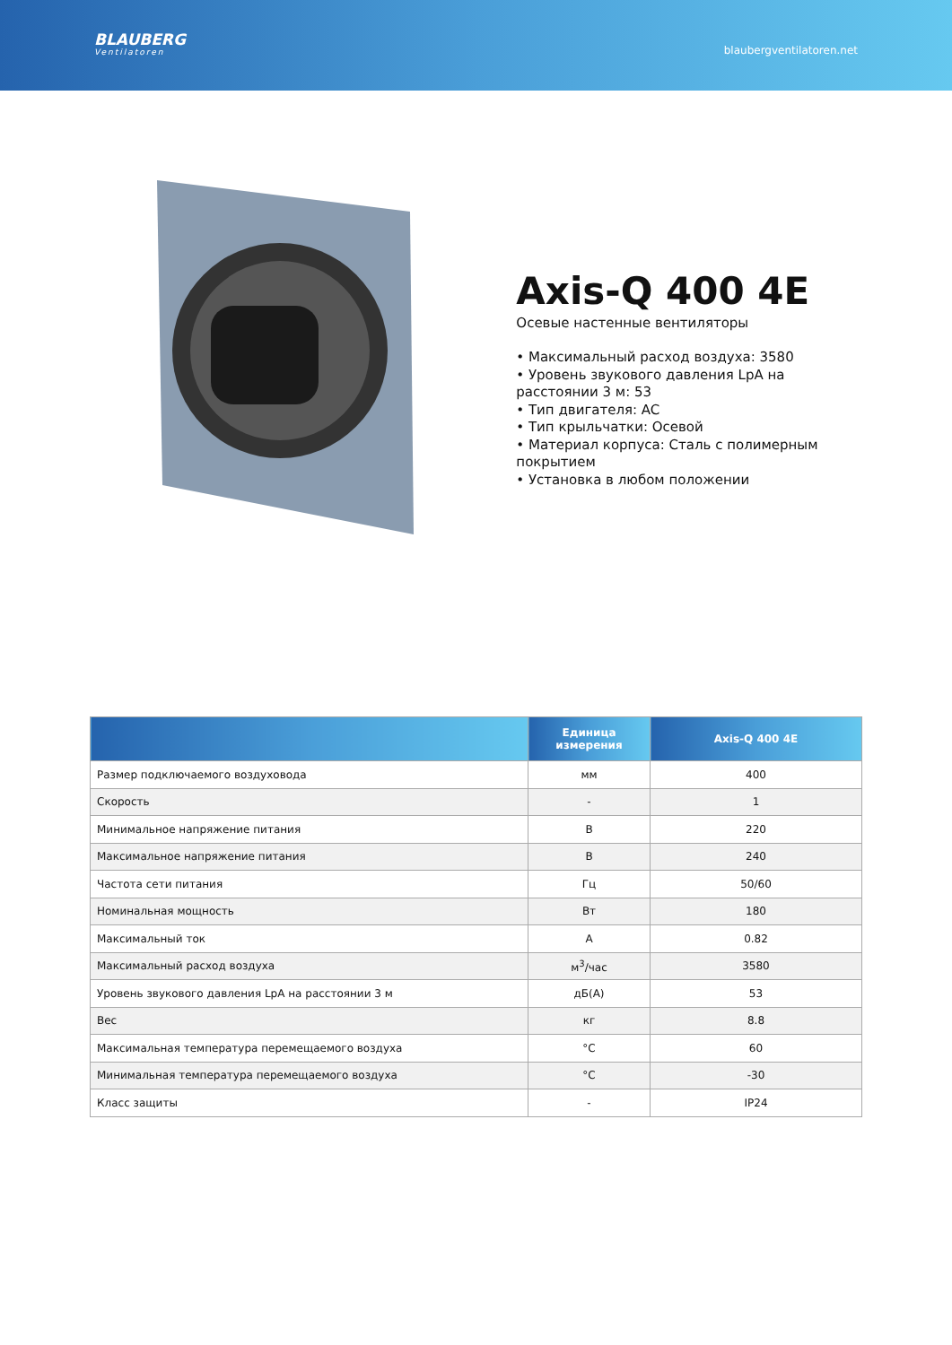BLAUBERG
Ventilatoren
blaubergventilatoren.net
Axis-Q 400 4E
Осевые настенные вентиляторы
• Максимальный расход воздуха: 3580
• Уровень звукового давления LpA на расстоянии 3 м: 53
• Тип двигателя: AC
• Тип крыльчатки: Осевой
• Материал корпуса: Сталь с полимерным покрытием
• Установка в любом положении
| | Единица измерения | Axis-Q 400 4E |
| --- | --- | --- |
| Размер подключаемого воздуховода | мм | 400 |
| Скорость | - | 1 |
| Минимальное напряжение питания | В | 220 |
| Максимальное напряжение питания | В | 240 |
| Частота сети питания | Гц | 50/60 |
| Номинальная мощность | Вт | 180 |
| Максимальный ток | А | 0.82 |
| Максимальный расход воздуха | м<sup>3</sup>/час | 3580 |
| Уровень звукового давления LpA на расстоянии 3 м | дБ(А) | 53 |
| Вес | кг | 8.8 |
| Максимальная температура перемещаемого воздуха | °C | 60 |
| Минимальная температура перемещаемого воздуха | °C | -30 |
| Класс защиты | - | IP24 |